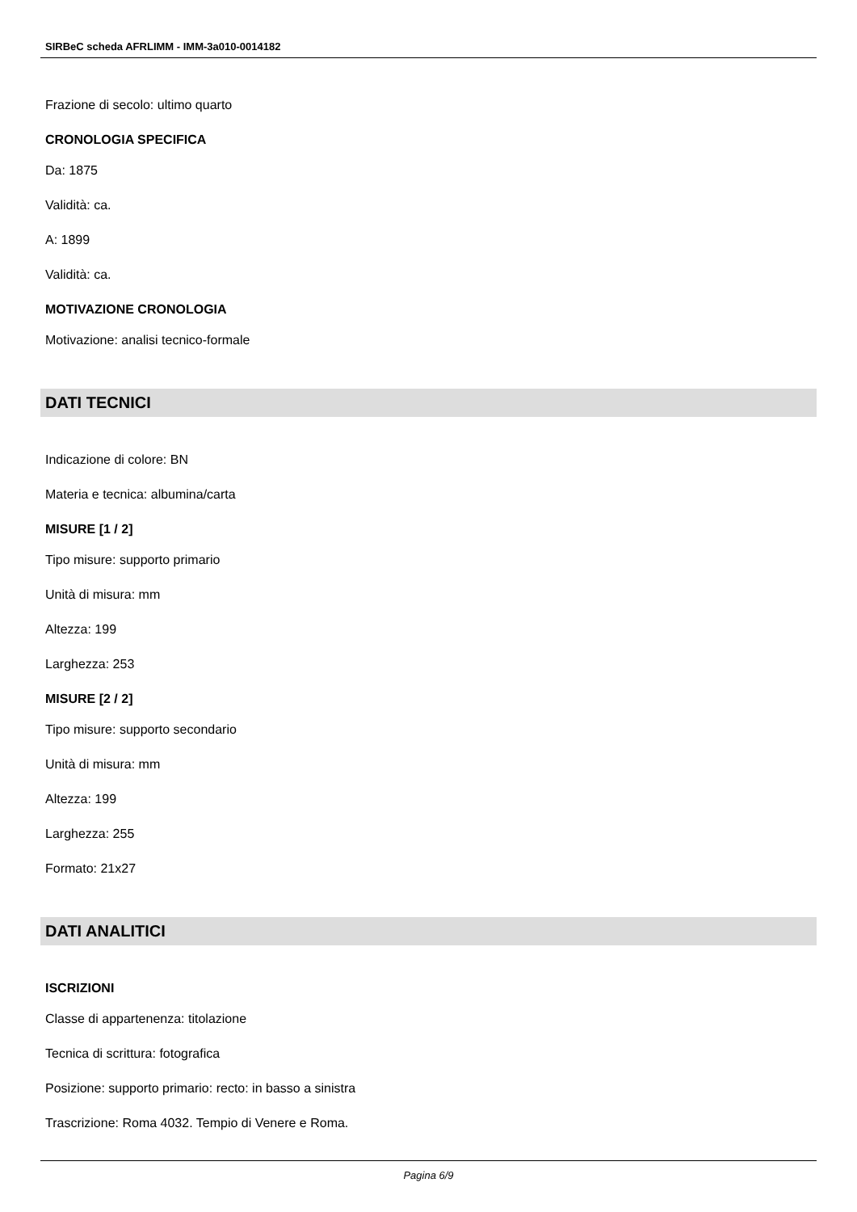SIRBeC scheda AFRLIMM - IMM-3a010-0014182
Frazione di secolo: ultimo quarto
CRONOLOGIA SPECIFICA
Da: 1875
Validità: ca.
A: 1899
Validità: ca.
MOTIVAZIONE CRONOLOGIA
Motivazione: analisi tecnico-formale
DATI TECNICI
Indicazione di colore: BN
Materia e tecnica: albumina/carta
MISURE [1 / 2]
Tipo misure: supporto primario
Unità di misura: mm
Altezza: 199
Larghezza: 253
MISURE [2 / 2]
Tipo misure: supporto secondario
Unità di misura: mm
Altezza: 199
Larghezza: 255
Formato: 21x27
DATI ANALITICI
ISCRIZIONI
Classe di appartenenza: titolazione
Tecnica di scrittura: fotografica
Posizione: supporto primario: recto: in basso a sinistra
Trascrizione: Roma 4032. Tempio di Venere e Roma.
Pagina 6/9